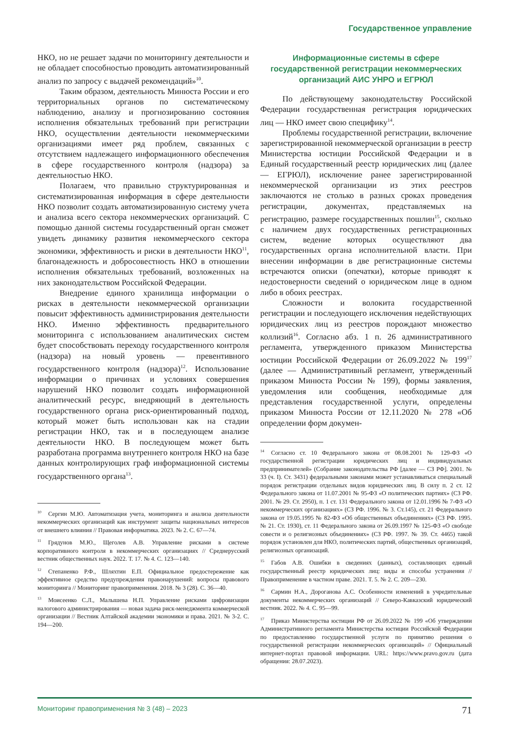Государственное управление
НКО, но не решает задачи по мониторингу деятельности и не обладает способностью проводить автоматизированный анализ по запросу с выдачей рекомендаций»<sup>10</sup>.
Таким образом, деятельность Минюста России и его территориальных органов по систематическому наблюдению, анализу и прогнозированию состояния исполнения обязательных требований при регистрации НКО, осуществлении деятельности некоммерческими организациями имеет ряд проблем, связанных с отсутствием надлежащего информационного обеспечения в сфере государственного контроля (надзора) за деятельностью НКО.
Полагаем, что правильно структурированная и систематизированная информация в сфере деятельности НКО позволит создать автоматизированную систему учета и анализа всего сектора некоммерческих организаций. С помощью данной системы государственный орган сможет увидеть динамику развития некоммерческого сектора экономики, эффективность и риски в деятельности НКО<sup>11</sup>, благонадежность и добросовестность НКО в отношении исполнения обязательных требований, возложенных на них законодательством Российской Федерации.
Внедрение единого хранилища информации о рисках в деятельности некоммерческой организации повысит эффективность администрирования деятельности НКО. Именно эффективность предварительного мониторинга с использованием аналитических систем будет способствовать переходу государственного контроля (надзора) на новый уровень — превентивного государственного контроля (надзора)<sup>12</sup>. Использование информации о причинах и условиях совершения нарушений НКО позволит создать информационной аналитический ресурс, внедряющий в деятельность государственного органа риск-ориентированный подход, который может быть использован как на стадии регистрации НКО, так и в последующем анализе деятельности НКО. В последующем может быть разработана программа внутреннего контроля НКО на базе данных контролирующих граф информационной системы государственного органа<sup>13</sup>.
<sup>10</sup> Сергин М.Ю. Автоматизация учета, мониторинга и анализа деятельности некоммерческих организаций как инструмент защиты национальных интересов от внешнего влияния // Правовая информатика. 2023. № 2. С. 67—74.
<sup>11</sup> Грядунов М.Ю., Щеголев А.В. Управление рисками в системе корпоративного контроля в некоммерческих организациях // Среднерусский вестник общественных наук. 2022. Т. 17. № 4. С. 123—140.
<sup>12</sup> Степаненко Р.Ф., Шляхтин Е.П. Официальное предостережение как эффективное средство предупреждения правонарушений: вопросы правового мониторинга // Мониторинг правоприменения. 2018. № 3 (28). С. 36—40.
<sup>13</sup> Моисеенко С.Л., Малышева Н.П. Управление рисками цифровизации налогового администрирования — новая задача риск-менеджмента коммерческой организации // Вестник Алтайской академии экономики и права. 2021. № 3-2. С. 194—200.
Информационные системы в сфере государственной регистрации некоммерческих организаций АИС УНРО и ЕГРЮЛ
По действующему законодательству Российской Федерации государственная регистрация юридических лиц — НКО имеет свою специфику<sup>14</sup>.
Проблемы государственной регистрации, включение зарегистрированной некоммерческой организации в реестр Министерства юстиции Российской Федерации и в Единый государственный реестр юридических лиц (далее — ЕГРЮЛ), исключение ранее зарегистрированной некоммерческой организации из этих реестров заключаются не столько в разных сроках проведения регистрации, документах, представляемых на регистрацию, размере государственных пошлин<sup>15</sup>, сколько с наличием двух государственных регистрационных систем, ведение которых осуществляют два государственных органа исполнительной власти. При внесении информации в две регистрационные системы встречаются описки (опечатки), которые приводят к недостоверности сведений о юридическом лице в одном либо в обоих реестрах.
Сложности и волокита государственной регистрации и последующего исключения недействующих юридических лиц из реестров порождают множество коллизий<sup>16</sup>. Согласно абз. 1 п. 26 административного регламента, утвержденного приказом Министерства юстиции Российской Федерации от 26.09.2022 № 199<sup>17</sup> (далее — Административный регламент, утвержденный приказом Минюста России № 199), формы заявления, уведомления или сообщения, необходимые для представления государственной услуги, определены приказом Минюста России от 12.11.2020 № 278 «Об определении форм докумен-
<sup>14</sup> Согласно ст. 10 Федерального закона от 08.08.2001 № 129-ФЗ «О государственной регистрации юридических лиц и индивидуальных предпринимателей» (Собрание законодательства РФ [далее — СЗ РФ]. 2001. № 33 (ч. I). Ст. 3431) федеральными законами может устанавливаться специальный порядок регистрации отдельных видов юридических лиц. В силу п. 2 ст. 12 Федерального закона от 11.07.2001 № 95-ФЗ «О политических партиях» (СЗ РФ. 2001. № 29. Ст. 2950), п. 1 ст. 131 Федерального закона от 12.01.1996 № 7-ФЗ «О некоммерческих организациях» (СЗ РФ. 1996. № 3. Ст.145), ст. 21 Федерального закона от 19.05.1995 № 82-ФЗ «Об общественных объединениях» (СЗ РФ. 1995. № 21. Ст. 1930), ст. 11 Федерального закона от 26.09.1997 № 125-ФЗ «О свободе совести и о религиозных объединениях» (СЗ РФ. 1997. № 39. Ст. 4465) такой порядок установлен для НКО, политических партий, общественных организаций, религиозных организаций.
<sup>15</sup> Габов А.В. Ошибки в сведениях (данных), составляющих единый государственный реестр юридических лиц: виды и способы устранения // Правоприменение в частном праве. 2021. Т. 5. № 2. С. 209—230.
<sup>16</sup> Сармин Н.А., Дороганова А.С. Особенности изменений в учредительные документы некоммерческих организаций // Северо-Кавказский юридический вестник. 2022. № 4. С. 95—99.
<sup>17</sup> Приказ Министерства юстиции РФ от 26.09.2022 № 199 «Об утверждении Административного регламента Министерства юстиции Российской Федерации по предоставлению государственной услуги по принятию решения о государственной регистрации некоммерческих организаций» // Официальный интернет-портал правовой информации. URL: https://www.pravo.gov.ru (дата обращения: 28.07.2023).
Мониторинг правоприменения № 3 (48) – 2023 71